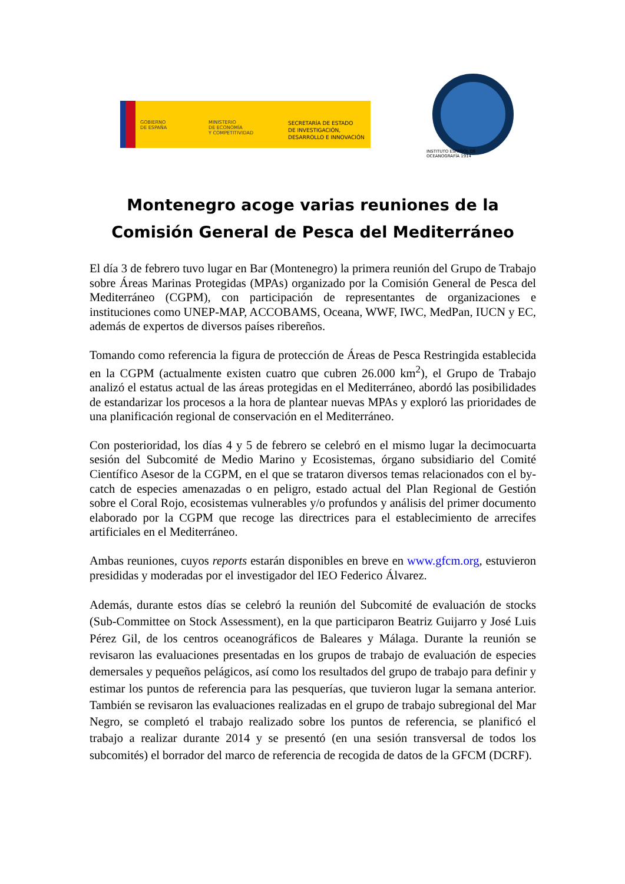GOBIERNO
DE ESPAÑA
MINISTERIO
DE ECONOMÍA
Y COMPETITIVIDAD
SECRETARÍA DE ESTADO
DE INVESTIGACIÓN,
DESARROLLO E INNOVACIÓN
INSTITUTO ESPAÑOL DE OCEANOGRAFÍA 1914
Montenegro acoge varias reuniones de la Comisión General de Pesca del Mediterráneo
El día 3 de febrero tuvo lugar en Bar (Montenegro) la primera reunión del Grupo de Trabajo sobre Áreas Marinas Protegidas (MPAs) organizado por la Comisión General de Pesca del Mediterráneo (CGPM), con participación de representantes de organizaciones e instituciones como UNEP-MAP, ACCOBAMS, Oceana, WWF, IWC, MedPan, IUCN y EC, además de expertos de diversos países ribereños.
Tomando como referencia la figura de protección de Áreas de Pesca Restringida establecida en la CGPM (actualmente existen cuatro que cubren 26.000 km<sup>2</sup>), el Grupo de Trabajo analizó el estatus actual de las áreas protegidas en el Mediterráneo, abordó las posibilidades de estandarizar los procesos a la hora de plantear nuevas MPAs y exploró las prioridades de una planificación regional de conservación en el Mediterráneo.
Con posterioridad, los días 4 y 5 de febrero se celebró en el mismo lugar la decimocuarta sesión del Subcomité de Medio Marino y Ecosistemas, órgano subsidiario del Comité Científico Asesor de la CGPM, en el que se trataron diversos temas relacionados con el by-catch de especies amenazadas o en peligro, estado actual del Plan Regional de Gestión sobre el Coral Rojo, ecosistemas vulnerables y/o profundos y análisis del primer documento elaborado por la CGPM que recoge las directrices para el establecimiento de arrecifes artificiales en el Mediterráneo.
Ambas reuniones, cuyos reports estarán disponibles en breve en www.gfcm.org, estuvieron presididas y moderadas por el investigador del IEO Federico Álvarez.
Además, durante estos días se celebró la reunión del Subcomité de evaluación de stocks (Sub-Committee on Stock Assessment), en la que participaron Beatriz Guijarro y José Luis Pérez Gil, de los centros oceanográficos de Baleares y Málaga. Durante la reunión se revisaron las evaluaciones presentadas en los grupos de trabajo de evaluación de especies demersales y pequeños pelágicos, así como los resultados del grupo de trabajo para definir y estimar los puntos de referencia para las pesquerías, que tuvieron lugar la semana anterior. También se revisaron las evaluaciones realizadas en el grupo de trabajo subregional del Mar Negro, se completó el trabajo realizado sobre los puntos de referencia, se planificó el trabajo a realizar durante 2014 y se presentó (en una sesión transversal de todos los subcomités) el borrador del marco de referencia de recogida de datos de la GFCM (DCRF).